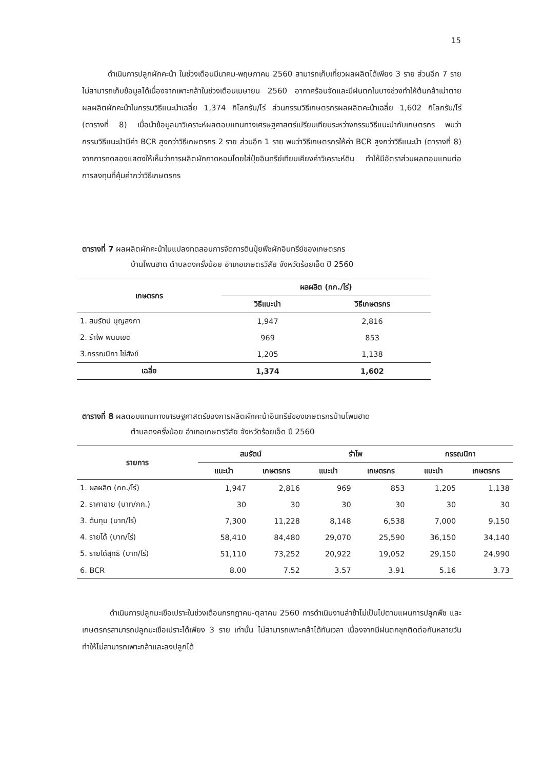15
ดำเนินการปลูกผักคะน้า ในช่วงเดือนมีนาคม-พฤษภาคม 2560 สามารถเก็บเกี่ยวผลผลิตได้เพียง 3 ราย ส่วนอีก 7 ราย ไม่สามารถเก็บข้อมูลได้เนื่องจากเพาะกล้าในช่วงเดือนเมษายน 2560 อากาศร้อนจัดและมีฝนตกในบางช่วงทำให้ต้นกล้าเน่าตาย ผลผลิตผักคะน้าในกรรมวิธีแนะนำเฉลี่ย 1,374 กิโลกรัม/ไร่ ส่วนกรรมวิธีเกษตรกรผลผลิตคะน้าเฉลี่ย 1,602 กิโลกรัม/ไร่ (ตารางที่ 8) เมื่อนำข้อมูลมาวิเคราะห์ผลตอบแทนทางเศรษฐศาสตร์เปรียบเทียบระหว่างกรรมวิธีแนะนำกับเกษตรกร พบว่ากรรมวิธีแนะนำมีค่า BCR สูงกว่าวิธีเกษตรกร 2 ราย ส่วนอีก 1 ราย พบว่าวิธีเกษตรกรให้ค่า BCR สูงกว่าวิธีแนะนำ (ตารางที่ 8) จากการทดลองแสดงให้เห็นว่าการผลิตผักกาดหอมโดยใส่ปุ๋ยอินทรีย์เทียบเคียงค่าวิเคราะห์ดิน ทำให้มีอัตราส่วนผลตอบแทนต่อการลงทุนที่คุ้มค่ากว่าวิธีเกษตรกร
ตารางที่ 7 ผลผลิตผักคะน้าในแปลงทดสอบการจัดการดินปุ๋ยพืชผักอินทรีย์ของเกษตรกร
บ้านโพนฮาด ตำบลดงครั่งน้อย อำเภอเกษตรวิสัย จังหวัดร้อยเอ็ด ปี 2560
| เกษตรกร | ผลผลิต (กก./ไร่) | |
| --- | --- | --- |
| | วิธีแนะนำ | วิธีเกษตรกร |
| 1. สมรัตน์ บุญสงกา | 1,947 | 2,816 |
| 2. รำไพ พนมเขต | 969 | 853 |
| 3.กรรณนิกา ไข่สังข์ | 1,205 | 1,138 |
| เฉลี่ย | 1,374 | 1,602 |
ตารางที่ 8 ผลตอบแทนทางเศรษฐศาสตร์ของการผลิตผักคะน้าอินทรีย์ของเกษตรกรบ้านโพนฮาด
ตำบลดงครั่งน้อย อำเภอเกษตรวิสัย จังหวัดร้อยเอ็ด ปี 2560
| รายการ | สมรัตน์ | | รำไพ | | กรรณนิกา | |
| --- | --- | --- | --- | --- | --- | --- |
| | แนะนำ | เกษตรกร | แนะนำ | เกษตรกร | แนะนำ | เกษตรกร |
| 1. ผลผลิต (กก./ไร่) | 1,947 | 2,816 | 969 | 853 | 1,205 | 1,138 |
| 2. ราคาขาย (บาท/กก.) | 30 | 30 | 30 | 30 | 30 | 30 |
| 3. ต้นทุน (บาท/ไร่) | 7,300 | 11,228 | 8,148 | 6,538 | 7,000 | 9,150 |
| 4. รายได้ (บาท/ไร่) | 58,410 | 84,480 | 29,070 | 25,590 | 36,150 | 34,140 |
| 5. รายได้สุทธิ (บาท/ไร่) | 51,110 | 73,252 | 20,922 | 19,052 | 29,150 | 24,990 |
| 6. BCR | 8.00 | 7.52 | 3.57 | 3.91 | 5.16 | 3.73 |
ดำเนินการปลูกมะเขือเปราะในช่วงเดือนกรกฎาคม-ตุลาคม 2560 การดำเนินงานล่าช้าไม่เป็นไปตามแผนการปลูกพืช และเกษตรกรสามารถปลูกมะเขือเปราะได้เพียง 3 ราย เท่านั้น ไม่สามารถเพาะกล้าได้ทันเวลา เนื่องจากมีฝนตกชุกติดต่อกันหลายวันทำให้ไม่สามารถเพาะกล้าและลงปลูกได้